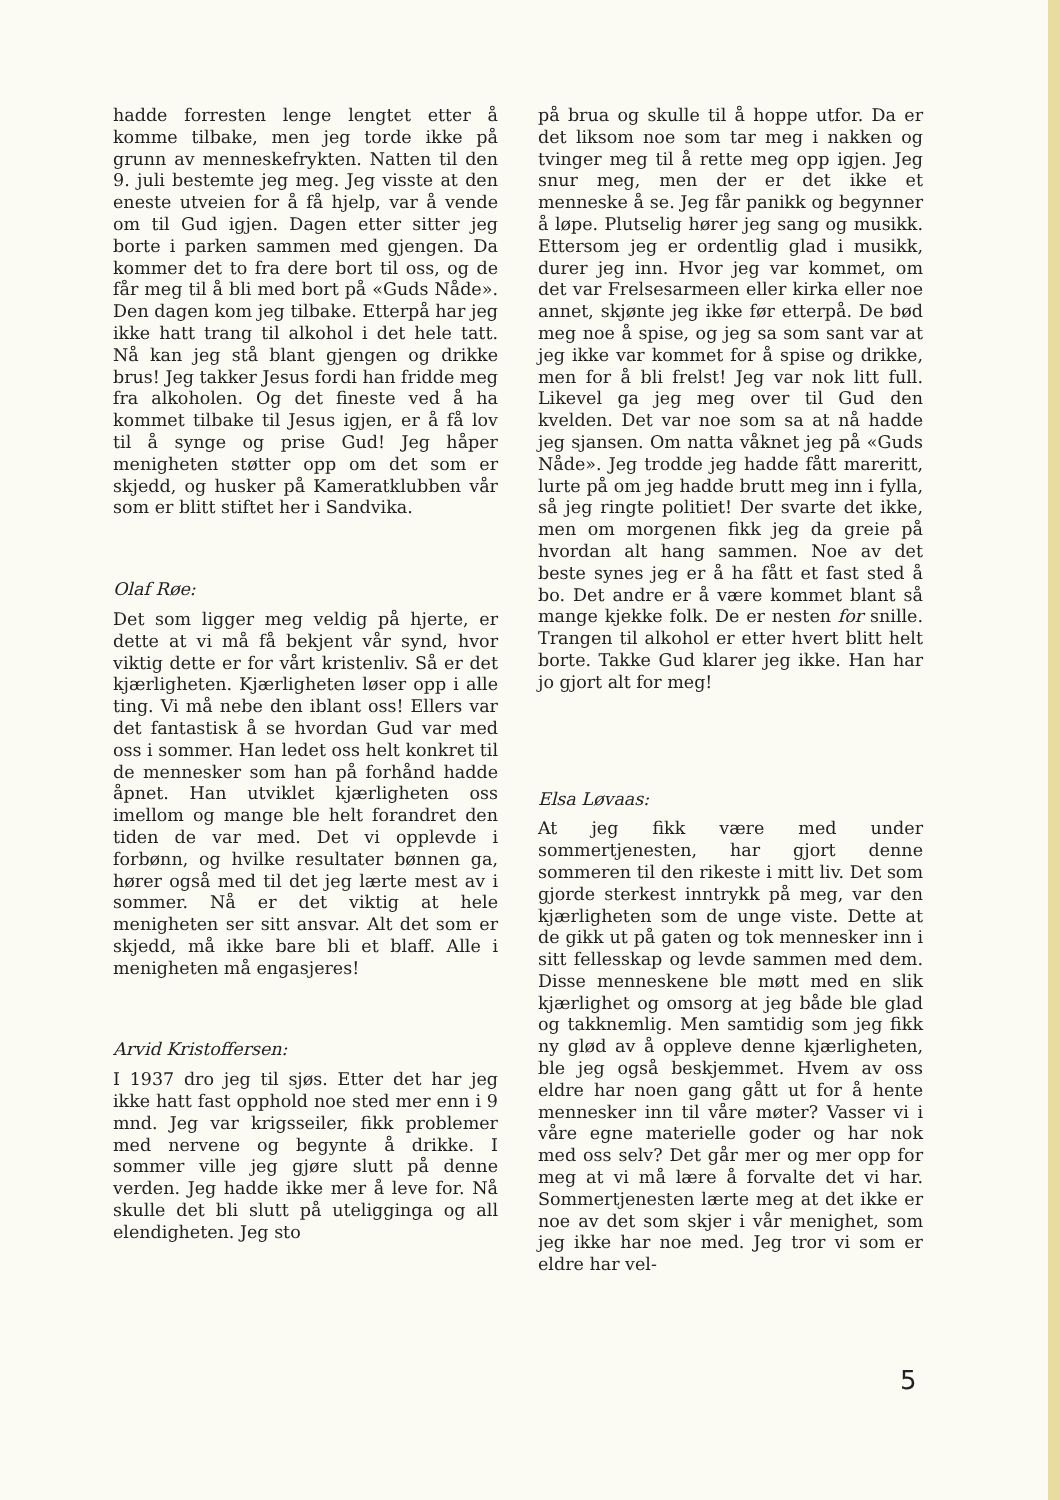hadde forresten lenge lengtet etter å komme tilbake, men jeg torde ikke på grunn av menneskefrykten. Natten til den 9. juli bestemte jeg meg. Jeg visste at den eneste utveien for å få hjelp, var å vende om til Gud igjen. Dagen etter sitter jeg borte i parken sammen med gjengen. Da kommer det to fra dere bort til oss, og de får meg til å bli med bort på «Guds Nåde». Den dagen kom jeg tilbake. Etterpå har jeg ikke hatt trang til alkohol i det hele tatt. Nå kan jeg stå blant gjengen og drikke brus! Jeg takker Jesus fordi han fridde meg fra alkoholen. Og det fineste ved å ha kommet tilbake til Jesus igjen, er å få lov til å synge og prise Gud! Jeg håper menigheten støtter opp om det som er skjedd, og husker på Kameratklubben vår som er blitt stiftet her i Sandvika.
Olaf Røe:
Det som ligger meg veldig på hjerte, er dette at vi må få bekjent vår synd, hvor viktig dette er for vårt kristenliv. Så er det kjærligheten. Kjærligheten løser opp i alle ting. Vi må nebe den iblant oss! Ellers var det fantastisk å se hvordan Gud var med oss i sommer. Han ledet oss helt konkret til de mennesker som han på forhånd hadde åpnet. Han utviklet kjærligheten oss imellom og mange ble helt forandret den tiden de var med. Det vi opplevde i forbønn, og hvilke resultater bønnen ga, hører også med til det jeg lærte mest av i sommer. Nå er det viktig at hele menigheten ser sitt ansvar. Alt det som er skjedd, må ikke bare bli et blaff. Alle i menigheten må engasjeres!
Arvid Kristoffersen:
I 1937 dro jeg til sjøs. Etter det har jeg ikke hatt fast opphold noe sted mer enn i 9 mnd. Jeg var krigsseiler, fikk problemer med nervene og begynte å drikke. I sommer ville jeg gjøre slutt på denne verden. Jeg hadde ikke mer å leve for. Nå skulle det bli slutt på uteliggingа og all elendigheten. Jeg sto
på brua og skulle til å hoppe utfor. Da er det liksom noe som tar meg i nakken og tvinger meg til å rette meg opp igjen. Jeg snur meg, men der er det ikke et menneske å se. Jeg får panikk og begynner å løpe. Plutselig hører jeg sang og musikk. Ettersom jeg er ordentlig glad i musikk, durer jeg inn. Hvor jeg var kommet, om det var Frelsesarmeen eller kirka eller noe annet, skjønte jeg ikke før etterpå. De bød meg noe å spise, og jeg sa som sant var at jeg ikke var kommet for å spise og drikke, men for å bli frelst! Jeg var nok litt full. Likevel ga jeg meg over til Gud den kvelden. Det var noe som sa at nå hadde jeg sjansen. Om natta våknet jeg på «Guds Nåde». Jeg trodde jeg hadde fått mareritt, lurte på om jeg hadde brutt meg inn i fylla, så jeg ringte politiet! Der svarte det ikke, men om morgenen fikk jeg da greie på hvordan alt hang sammen. Noe av det beste synes jeg er å ha fått et fast sted å bo. Det andre er å være kommet blant så mange kjekke folk. De er nesten for snille. Trangen til alkohol er etter hvert blitt helt borte. Takke Gud klarer jeg ikke. Han har jo gjort alt for meg!
Elsa Løvaas:
At jeg fikk være med under sommertjenesten, har gjort denne sommeren til den rikeste i mitt liv. Det som gjorde sterkest inntrykk på meg, var den kjærligheten som de unge viste. Dette at de gikk ut på gaten og tok mennesker inn i sitt fellesskap og levde sammen med dem. Disse menneskene ble møtt med en slik kjærlighet og omsorg at jeg både ble glad og takknemlig. Men samtidig som jeg fikk ny glød av å oppleve denne kjærligheten, ble jeg også beskjemmet. Hvem av oss eldre har noen gang gått ut for å hente mennesker inn til våre møter? Vasser vi i våre egne materielle goder og har nok med oss selv? Det går mer og mer opp for meg at vi må lære å forvalte det vi har. Sommertjenesten lærte meg at det ikke er noe av det som skjer i vår menighet, som jeg ikke har noe med. Jeg tror vi som er eldre har vel-
5